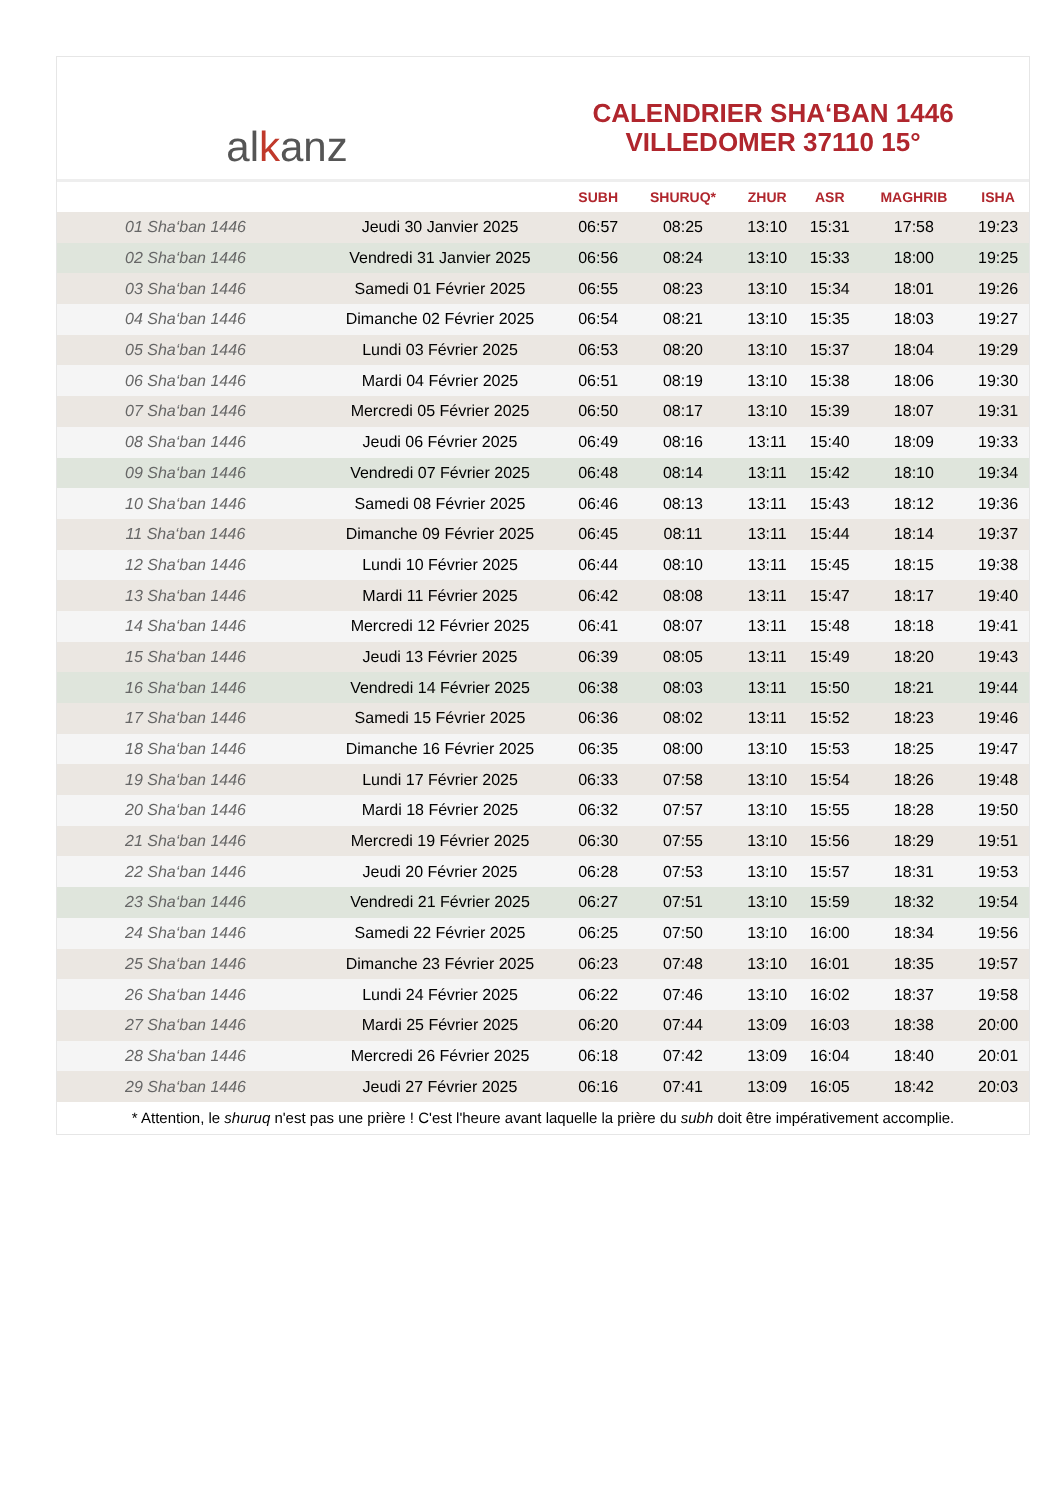al k anz
CALENDRIER SHA‘BAN 1446
VILLEDOMER 37110 15°
| | | SUBH | SHURUQ* | ZHUR | ASR | MAGHRIB | ISHA |
| --- | --- | --- | --- | --- | --- | --- | --- |
| 01 Sha‘ban 1446 | Jeudi 30 Janvier 2025 | 06:57 | 08:25 | 13:10 | 15:31 | 17:58 | 19:23 |
| 02 Sha‘ban 1446 | Vendredi 31 Janvier 2025 | 06:56 | 08:24 | 13:10 | 15:33 | 18:00 | 19:25 |
| 03 Sha‘ban 1446 | Samedi 01 Février 2025 | 06:55 | 08:23 | 13:10 | 15:34 | 18:01 | 19:26 |
| 04 Sha‘ban 1446 | Dimanche 02 Février 2025 | 06:54 | 08:21 | 13:10 | 15:35 | 18:03 | 19:27 |
| 05 Sha‘ban 1446 | Lundi 03 Février 2025 | 06:53 | 08:20 | 13:10 | 15:37 | 18:04 | 19:29 |
| 06 Sha‘ban 1446 | Mardi 04 Février 2025 | 06:51 | 08:19 | 13:10 | 15:38 | 18:06 | 19:30 |
| 07 Sha‘ban 1446 | Mercredi 05 Février 2025 | 06:50 | 08:17 | 13:10 | 15:39 | 18:07 | 19:31 |
| 08 Sha‘ban 1446 | Jeudi 06 Février 2025 | 06:49 | 08:16 | 13:11 | 15:40 | 18:09 | 19:33 |
| 09 Sha‘ban 1446 | Vendredi 07 Février 2025 | 06:48 | 08:14 | 13:11 | 15:42 | 18:10 | 19:34 |
| 10 Sha‘ban 1446 | Samedi 08 Février 2025 | 06:46 | 08:13 | 13:11 | 15:43 | 18:12 | 19:36 |
| 11 Sha‘ban 1446 | Dimanche 09 Février 2025 | 06:45 | 08:11 | 13:11 | 15:44 | 18:14 | 19:37 |
| 12 Sha‘ban 1446 | Lundi 10 Février 2025 | 06:44 | 08:10 | 13:11 | 15:45 | 18:15 | 19:38 |
| 13 Sha‘ban 1446 | Mardi 11 Février 2025 | 06:42 | 08:08 | 13:11 | 15:47 | 18:17 | 19:40 |
| 14 Sha‘ban 1446 | Mercredi 12 Février 2025 | 06:41 | 08:07 | 13:11 | 15:48 | 18:18 | 19:41 |
| 15 Sha‘ban 1446 | Jeudi 13 Février 2025 | 06:39 | 08:05 | 13:11 | 15:49 | 18:20 | 19:43 |
| 16 Sha‘ban 1446 | Vendredi 14 Février 2025 | 06:38 | 08:03 | 13:11 | 15:50 | 18:21 | 19:44 |
| 17 Sha‘ban 1446 | Samedi 15 Février 2025 | 06:36 | 08:02 | 13:11 | 15:52 | 18:23 | 19:46 |
| 18 Sha‘ban 1446 | Dimanche 16 Février 2025 | 06:35 | 08:00 | 13:10 | 15:53 | 18:25 | 19:47 |
| 19 Sha‘ban 1446 | Lundi 17 Février 2025 | 06:33 | 07:58 | 13:10 | 15:54 | 18:26 | 19:48 |
| 20 Sha‘ban 1446 | Mardi 18 Février 2025 | 06:32 | 07:57 | 13:10 | 15:55 | 18:28 | 19:50 |
| 21 Sha‘ban 1446 | Mercredi 19 Février 2025 | 06:30 | 07:55 | 13:10 | 15:56 | 18:29 | 19:51 |
| 22 Sha‘ban 1446 | Jeudi 20 Février 2025 | 06:28 | 07:53 | 13:10 | 15:57 | 18:31 | 19:53 |
| 23 Sha‘ban 1446 | Vendredi 21 Février 2025 | 06:27 | 07:51 | 13:10 | 15:59 | 18:32 | 19:54 |
| 24 Sha‘ban 1446 | Samedi 22 Février 2025 | 06:25 | 07:50 | 13:10 | 16:00 | 18:34 | 19:56 |
| 25 Sha‘ban 1446 | Dimanche 23 Février 2025 | 06:23 | 07:48 | 13:10 | 16:01 | 18:35 | 19:57 |
| 26 Sha‘ban 1446 | Lundi 24 Février 2025 | 06:22 | 07:46 | 13:10 | 16:02 | 18:37 | 19:58 |
| 27 Sha‘ban 1446 | Mardi 25 Février 2025 | 06:20 | 07:44 | 13:09 | 16:03 | 18:38 | 20:00 |
| 28 Sha‘ban 1446 | Mercredi 26 Février 2025 | 06:18 | 07:42 | 13:09 | 16:04 | 18:40 | 20:01 |
| 29 Sha‘ban 1446 | Jeudi 27 Février 2025 | 06:16 | 07:41 | 13:09 | 16:05 | 18:42 | 20:03 |
* Attention, le shuruq n'est pas une prière ! C'est l'heure avant laquelle la prière du subh doit être impérativement accomplie.